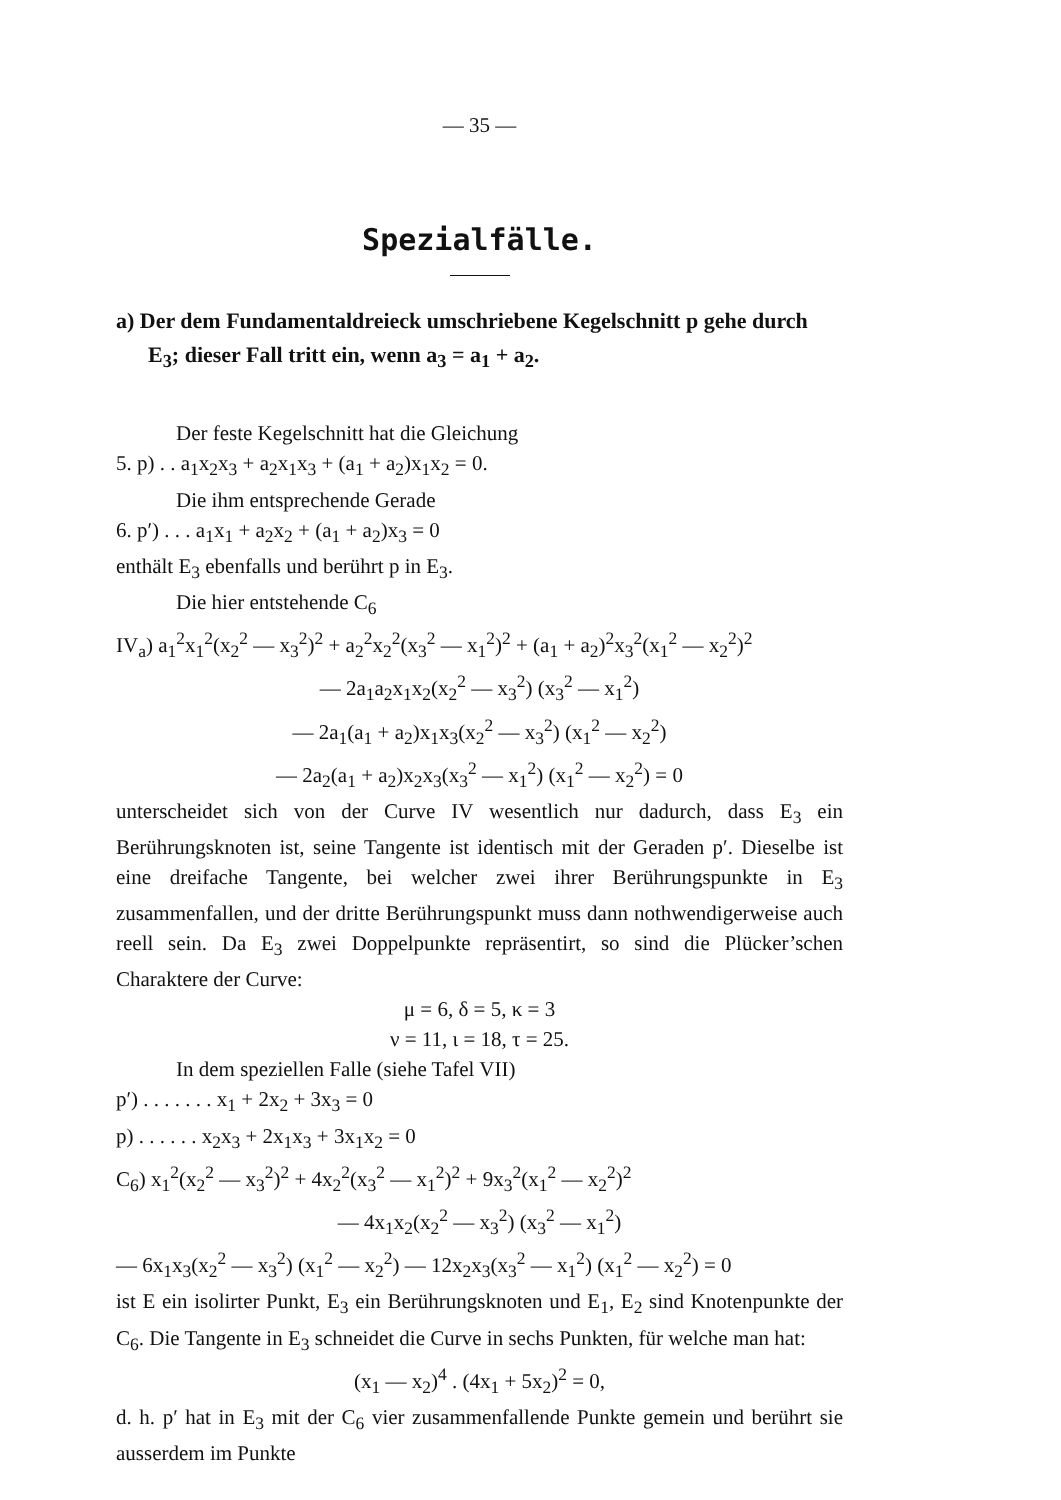— 35 —
Spezialfälle.
a) Der dem Fundamentaldreieck umschriebene Kegelschnitt p gehe durch E<sub>3</sub>; dieser Fall tritt ein, wenn a<sub>3</sub> = a<sub>1</sub> + a<sub>2</sub>.
Der feste Kegelschnitt hat die Gleichung
5. p) . . a<sub>1</sub>x<sub>2</sub>x<sub>3</sub> + a<sub>2</sub>x<sub>1</sub>x<sub>3</sub> + (a<sub>1</sub> + a<sub>2</sub>)x<sub>1</sub>x<sub>2</sub> = 0.
Die ihm entsprechende Gerade
6. p′) . . . a<sub>1</sub>x<sub>1</sub> + a<sub>2</sub>x<sub>2</sub> + (a<sub>1</sub> + a<sub>2</sub>)x<sub>3</sub> = 0
enthält E<sub>3</sub> ebenfalls und berührt p in E<sub>3</sub>.
Die hier entstehende C<sub>6</sub>
IV<sub>a</sub>) a<sub>1</sub><sup>2</sup>x<sub>1</sub><sup>2</sup>(x<sub>2</sub><sup>2</sup> — x<sub>3</sub><sup>2</sup>)<sup>2</sup> + a<sub>2</sub><sup>2</sup>x<sub>2</sub><sup>2</sup>(x<sub>3</sub><sup>2</sup> — x<sub>1</sub><sup>2</sup>)<sup>2</sup> + (a<sub>1</sub> + a<sub>2</sub>)<sup>2</sup>x<sub>3</sub><sup>2</sup>(x<sub>1</sub><sup>2</sup> — x<sub>2</sub><sup>2</sup>)<sup>2</sup>
— 2a<sub>1</sub>a<sub>2</sub>x<sub>1</sub>x<sub>2</sub>(x<sub>2</sub><sup>2</sup> — x<sub>3</sub><sup>2</sup>) (x<sub>3</sub><sup>2</sup> — x<sub>1</sub><sup>2</sup>)
— 2a<sub>1</sub>(a<sub>1</sub> + a<sub>2</sub>)x<sub>1</sub>x<sub>3</sub>(x<sub>2</sub><sup>2</sup> — x<sub>3</sub><sup>2</sup>) (x<sub>1</sub><sup>2</sup> — x<sub>2</sub><sup>2</sup>)
— 2a<sub>2</sub>(a<sub>1</sub> + a<sub>2</sub>)x<sub>2</sub>x<sub>3</sub>(x<sub>3</sub><sup>2</sup> — x<sub>1</sub><sup>2</sup>) (x<sub>1</sub><sup>2</sup> — x<sub>2</sub><sup>2</sup>) = 0
unterscheidet sich von der Curve IV wesentlich nur dadurch, dass E<sub>3</sub> ein Berührungsknoten ist, seine Tangente ist identisch mit der Geraden p′. Dieselbe ist eine dreifache Tangente, bei welcher zwei ihrer Berührungspunkte in E<sub>3</sub> zusammenfallen, und der dritte Berührungspunkt muss dann nothwendigerweise auch reell sein. Da E<sub>3</sub> zwei Doppelpunkte repräsentirt, so sind die Plücker’schen Charaktere der Curve:
μ = 6, δ = 5, κ = 3
ν = 11, ι = 18, τ = 25.
In dem speziellen Falle (siehe Tafel VII)
p′) . . . . . . . x<sub>1</sub> + 2x<sub>2</sub> + 3x<sub>3</sub> = 0
p) . . . . . . x<sub>2</sub>x<sub>3</sub> + 2x<sub>1</sub>x<sub>3</sub> + 3x<sub>1</sub>x<sub>2</sub> = 0
C<sub>6</sub>) x<sub>1</sub><sup>2</sup>(x<sub>2</sub><sup>2</sup> — x<sub>3</sub><sup>2</sup>)<sup>2</sup> + 4x<sub>2</sub><sup>2</sup>(x<sub>3</sub><sup>2</sup> — x<sub>1</sub><sup>2</sup>)<sup>2</sup> + 9x<sub>3</sub><sup>2</sup>(x<sub>1</sub><sup>2</sup> — x<sub>2</sub><sup>2</sup>)<sup>2</sup>
— 4x<sub>1</sub>x<sub>2</sub>(x<sub>2</sub><sup>2</sup> — x<sub>3</sub><sup>2</sup>) (x<sub>3</sub><sup>2</sup> — x<sub>1</sub><sup>2</sup>)
— 6x<sub>1</sub>x<sub>3</sub>(x<sub>2</sub><sup>2</sup> — x<sub>3</sub><sup>2</sup>) (x<sub>1</sub><sup>2</sup> — x<sub>2</sub><sup>2</sup>) — 12x<sub>2</sub>x<sub>3</sub>(x<sub>3</sub><sup>2</sup> — x<sub>1</sub><sup>2</sup>) (x<sub>1</sub><sup>2</sup> — x<sub>2</sub><sup>2</sup>) = 0
ist E ein isolirter Punkt, E<sub>3</sub> ein Berührungsknoten und E<sub>1</sub>, E<sub>2</sub> sind Knotenpunkte der C<sub>6</sub>. Die Tangente in E<sub>3</sub> schneidet die Curve in sechs Punkten, für welche man hat:
(x<sub>1</sub> — x<sub>2</sub>)<sup>4</sup> . (4x<sub>1</sub> + 5x<sub>2</sub>)<sup>2</sup> = 0,
d. h. p′ hat in E<sub>3</sub> mit der C<sub>6</sub> vier zusammenfallende Punkte gemein und berührt sie ausserdem im Punkte